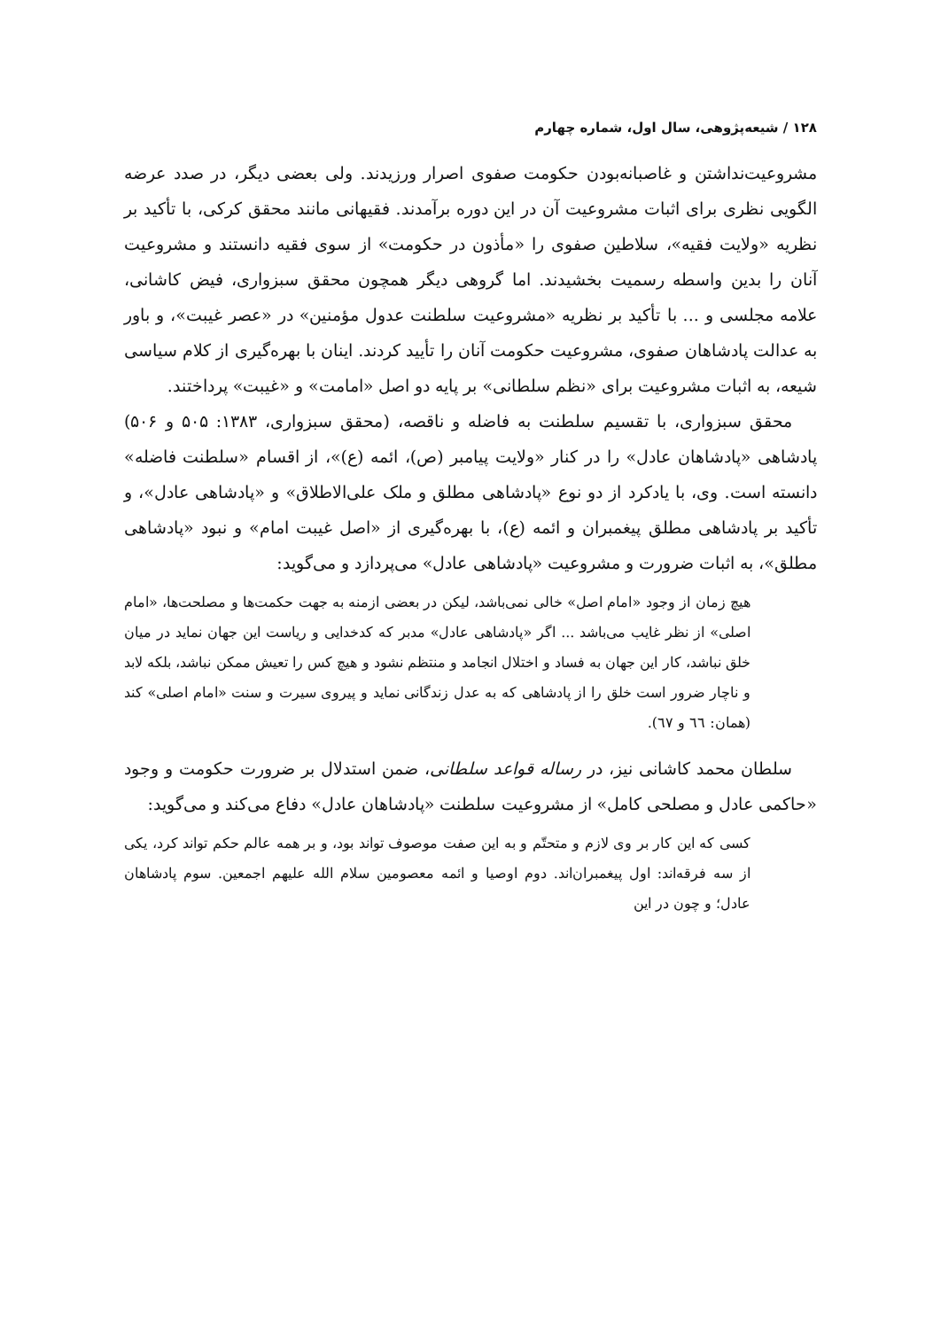۱۲۸ / شیعه‌پژوهی، سال اول، شماره چهارم
مشروعیت‌نداشتن و غاصبانه‌بودن حکومت صفوی اصرار ورزیدند. ولی بعضی دیگر، در صدد عرضه الگویی نظری برای اثبات مشروعیت آن در این دوره برآمدند. فقیهانی مانند محقق کرکی، با تأکید بر نظریه «ولایت فقیه»، سلاطین صفوی را «مأذون در حکومت» از سوی فقیه دانستند و مشروعیت آنان را بدین واسطه رسمیت بخشیدند. اما گروهی دیگر همچون محقق سبزواری، فیض کاشانی، علامه مجلسی و ... با تأکید بر نظریه «مشروعیت سلطنت عدول مؤمنین» در «عصر غیبت»، و باور به عدالت پادشاهان صفوی، مشروعیت حکومت آنان را تأیید کردند. اینان با بهره‌گیری از کلام سیاسی شیعه، به اثبات مشروعیت برای «نظم سلطانی» بر پایه دو اصل «امامت» و «غیبت» پرداختند.
محقق سبزواری، با تقسیم سلطنت به فاضله و ناقصه، (محقق سبزواری، ۱۳۸۳: ۵۰۵ و ۵۰۶) پادشاهی «پادشاهان عادل» را در کنار «ولایت پیامبر (ص)، ائمه (ع)»، از اقسام «سلطنت فاضله» دانسته است. وی، با یادکرد از دو نوع «پادشاهی مطلق و ملک علی‌الاطلاق» و «پادشاهی عادل»، و تأکید بر پادشاهی مطلق پیغمبران و ائمه (ع)، با بهره‌گیری از «اصل غیبت امام» و نبود «پادشاهی مطلق»، به اثبات ضرورت و مشروعیت «پادشاهی عادل» می‌پردازد و می‌گوید:
هیچ زمان از وجود «امام اصل» خالی نمی‌باشد، لیکن در بعضی ازمنه به جهت حکمت‌ها و مصلحت‌ها، «امام اصلی» از نظر غایب می‌باشد ... اگر «پادشاهی عادل» مدبر که کدخدایی و ریاست این جهان نماید در میان خلق نباشد، کار این جهان به فساد و اختلال انجامد و منتظم نشود و هیچ کس را تعیش ممکن نباشد، بلکه لابد و ناچار ضرور است خلق را از پادشاهی که به عدل زندگانی نماید و پیروی سیرت و سنت «امام اصلی» کند (همان: ٦٦ و ٦٧).
سلطان محمد کاشانی نیز، در رساله قواعد سلطانی، ضمن استدلال بر ضرورت حکومت و وجود «حاکمی عادل و مصلحی کامل» از مشروعیت سلطنت «پادشاهان عادل» دفاع می‌کند و می‌گوید:
کسی که این کار بر وی لازم و متحتّم و به این صفت موصوف تواند بود، و بر همه عالم حکم تواند کرد، یکی از سه فرقه‌اند: اول پیغمبران‌اند. دوم اوصیا و ائمه معصومین سلام الله علیهم اجمعین. سوم پادشاهان عادل؛ و چون در این